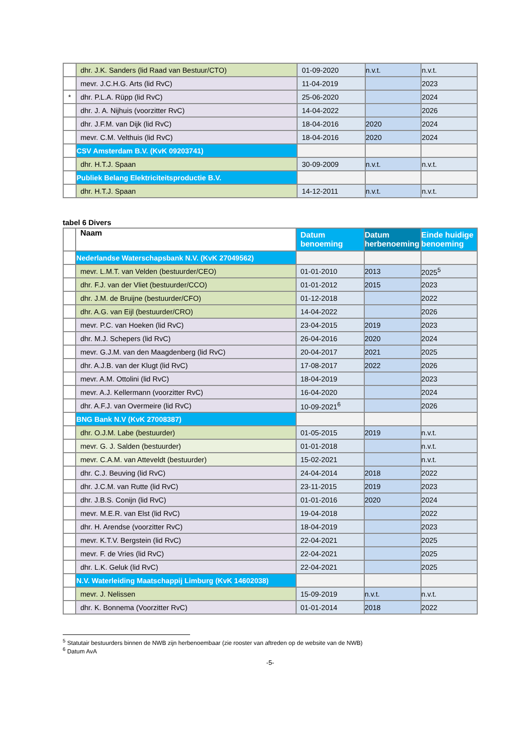| | dhr. J.K. Sanders (lid Raad van Bestuur/CTO) | 01-09-2020 | n.v.t. | n.v.t. |
| | mevr. J.C.H.G. Arts (lid RvC) | 11-04-2019 | | 2023 |
| * | dhr. P.L.A. Rüpp (lid RvC) | 25-06-2020 | | 2024 |
| | dhr. J. A. Nijhuis (voorzitter RvC) | 14-04-2022 | | 2026 |
| | dhr. J.F.M. van Dijk (lid RvC) | 18-04-2016 | 2020 | 2024 |
| | mevr. C.M. Velthuis (lid RvC) | 18-04-2016 | 2020 | 2024 |
| | CSV Amsterdam B.V. (KvK 09203741) | | | |
| | dhr. H.T.J. Spaan | 30-09-2009 | n.v.t. | n.v.t. |
| | Publiek Belang Elektriciteitsproductie B.V. | | | |
| | dhr. H.T.J. Spaan | 14-12-2011 | n.v.t. | n.v.t. |
tabel 6 Divers
| | Naam | Datum benoeming | Datum herbenoeming | Einde huidige benoeming |
| | Nederlandse Waterschapsbank N.V. (KvK 27049562) | | | |
| | mevr. L.M.T. van Velden (bestuurder/CEO) | 01-01-2010 | 2013 | 2025<sup>5</sup> |
| | dhr. F.J. van der Vliet (bestuurder/CCO) | 01-01-2012 | 2015 | 2023 |
| | dhr. J.M. de Bruijne (bestuurder/CFO) | 01-12-2018 | | 2022 |
| | dhr. A.G. van Eijl (bestuurder/CRO) | 14-04-2022 | | 2026 |
| | mevr. P.C. van Hoeken (lid RvC) | 23-04-2015 | 2019 | 2023 |
| | dhr. M.J. Schepers (lid RvC) | 26-04-2016 | 2020 | 2024 |
| | mevr. G.J.M. van den Maagdenberg (lid RvC) | 20-04-2017 | 2021 | 2025 |
| | dhr. A.J.B. van der Klugt (lid RvC) | 17-08-2017 | 2022 | 2026 |
| | mevr. A.M. Ottolini (lid RvC) | 18-04-2019 | | 2023 |
| | mevr. A.J. Kellermann (voorzitter RvC) | 16-04-2020 | | 2024 |
| | dhr. A.F.J. van Overmeire (lid RvC) | 10-09-2021<sup>6</sup> | | 2026 |
| | BNG Bank N.V (KvK 27008387) | | | |
| | dhr. O.J.M. Labe (bestuurder) | 01-05-2015 | 2019 | n.v.t. |
| | mevr. G. J. Salden (bestuurder) | 01-01-2018 | | n.v.t. |
| | mevr. C.A.M. van Atteveldt (bestuurder) | 15-02-2021 | | n.v.t. |
| | dhr. C.J. Beuving (lid RvC) | 24-04-2014 | 2018 | 2022 |
| | dhr. J.C.M. van Rutte (lid RvC) | 23-11-2015 | 2019 | 2023 |
| | dhr. J.B.S. Conijn (lid RvC) | 01-01-2016 | 2020 | 2024 |
| | mevr. M.E.R. van Elst (lid RvC) | 19-04-2018 | | 2022 |
| | dhr. H. Arendse (voorzitter RvC) | 18-04-2019 | | 2023 |
| | mevr. K.T.V. Bergstein (lid RvC) | 22-04-2021 | | 2025 |
| | mevr. F. de Vries (lid RvC) | 22-04-2021 | | 2025 |
| | dhr. L.K. Geluk (lid RvC) | 22-04-2021 | | 2025 |
| | N.V. Waterleiding Maatschappij Limburg (KvK 14602038) | | | |
| | mevr. J. Nelissen | 15-09-2019 | n.v.t. | n.v.t. |
| | dhr. K. Bonnema (Voorzitter RvC) | 01-01-2014 | 2018 | 2022 |
<sup>5</sup> Statutair bestuurders binnen de NWB zijn herbenoembaar (zie rooster van aftreden op de website van de NWB)
<sup>6</sup> Datum AvA
-5-